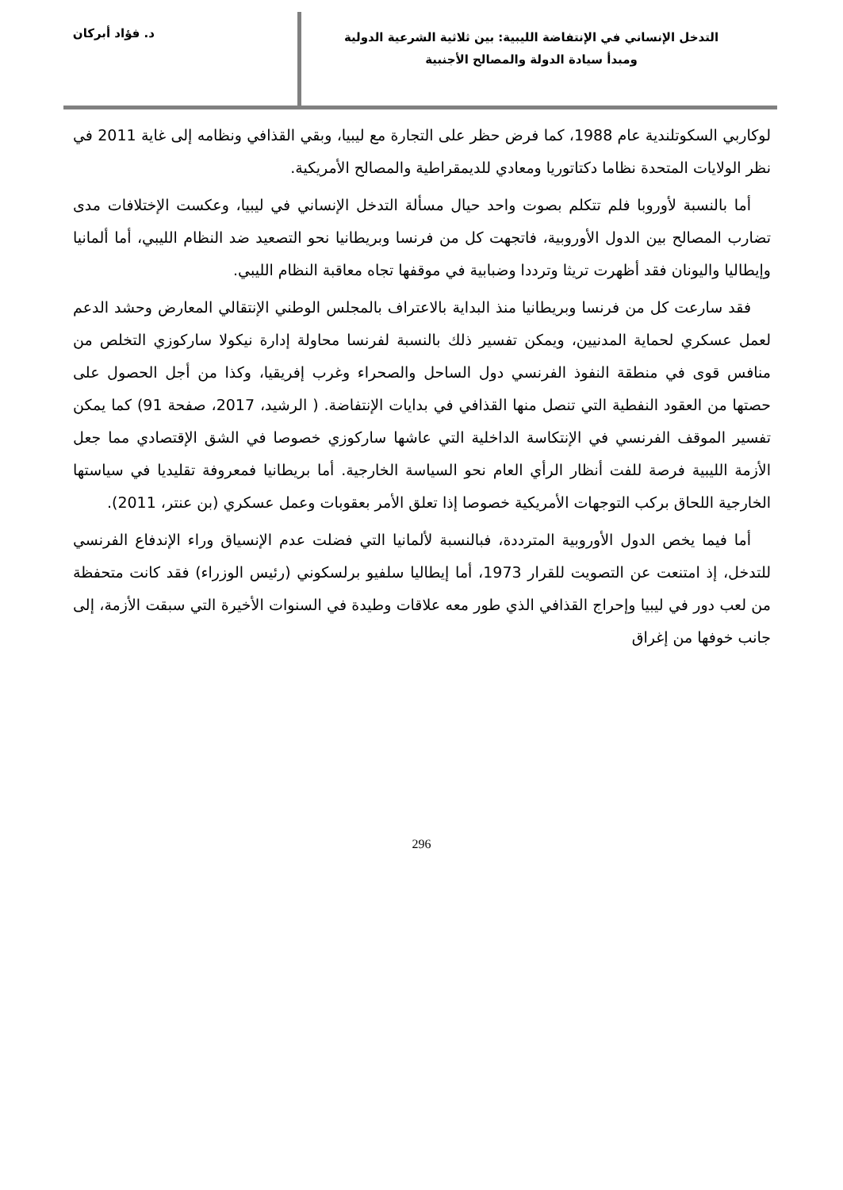التدخل الإنساني في الإنتفاضة الليبية: بين ثلاثية الشرعية الدولية
ومبدأ سيادة الدولة والمصالح الأجنبية
د. فؤاد أبركان
لوكاربي السكوتلندية عام 1988، كما فرض حظر على التجارة مع ليبيا، وبقي القذافي ونظامه إلى غاية 2011 في نظر الولايات المتحدة نظاما دكتاتوريا ومعادي للديمقراطية والمصالح الأمريكية.
أما بالنسبة لأوروبا فلم تتكلم بصوت واحد حيال مسألة التدخل الإنساني في ليبيا، وعكست الإختلافات مدى تضارب المصالح بين الدول الأوروبية، فاتجهت كل من فرنسا وبريطانيا نحو التصعيد ضد النظام الليبي، أما ألمانيا وإيطاليا واليونان فقد أظهرت تريثا وترددا وضبابية في موقفها تجاه معاقبة النظام الليبي.
فقد سارعت كل من فرنسا وبريطانيا منذ البداية بالاعتراف بالمجلس الوطني الإنتقالي المعارض وحشد الدعم لعمل عسكري لحماية المدنيين، ويمكن تفسير ذلك بالنسبة لفرنسا محاولة إدارة نيكولا ساركوزي التخلص من منافس قوى في منطقة النفوذ الفرنسي دول الساحل والصحراء وغرب إفريقيا، وكذا من أجل الحصول على حصتها من العقود النفطية التي تنصل منها القذافي في بدايات الإنتفاضة. ( الرشيد، 2017، صفحة 91) كما يمكن تفسير الموقف الفرنسي في الإنتكاسة الداخلية التي عاشها ساركوزي خصوصا في الشق الإقتصادي مما جعل الأزمة الليبية فرصة للفت أنظار الرأي العام نحو السياسة الخارجية. أما بريطانيا فمعروفة تقليديا في سياستها الخارجية اللحاق بركب التوجهات الأمريكية خصوصا إذا تعلق الأمر بعقوبات وعمل عسكري (بن عنتر، 2011).
أما فيما يخص الدول الأوروبية المترددة، فبالنسبة لألمانيا التي فضلت عدم الإنسياق وراء الإندفاع الفرنسي للتدخل، إذ امتنعت عن التصويت للقرار 1973، أما إيطاليا سلفيو برلسكوني (رئيس الوزراء) فقد كانت متحفظة من لعب دور في ليبيا وإحراج القذافي الذي طور معه علاقات وطيدة في السنوات الأخيرة التي سبقت الأزمة، إلى جانب خوفها من إغراق
296